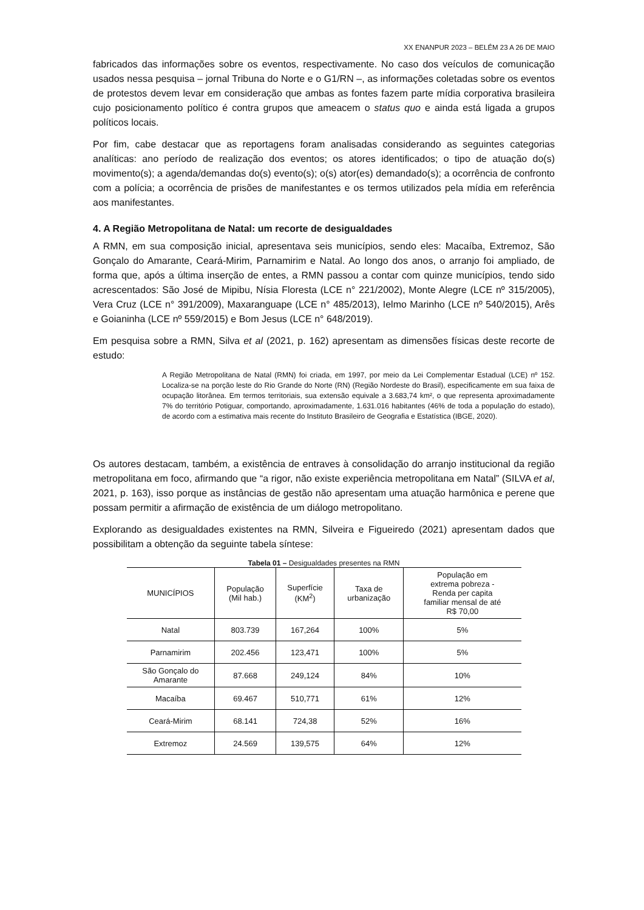XX ENANPUR 2023 – BELÉM 23 A 26 DE MAIO
fabricados das informações sobre os eventos, respectivamente. No caso dos veículos de comunicação usados nessa pesquisa – jornal Tribuna do Norte e o G1/RN –, as informações coletadas sobre os eventos de protestos devem levar em consideração que ambas as fontes fazem parte mídia corporativa brasileira cujo posicionamento político é contra grupos que ameacem o status quo e ainda está ligada a grupos políticos locais.
Por fim, cabe destacar que as reportagens foram analisadas considerando as seguintes categorias analíticas: ano período de realização dos eventos; os atores identificados; o tipo de atuação do(s) movimento(s); a agenda/demandas do(s) evento(s); o(s) ator(es) demandado(s); a ocorrência de confronto com a polícia; a ocorrência de prisões de manifestantes e os termos utilizados pela mídia em referência aos manifestantes.
4. A Região Metropolitana de Natal: um recorte de desigualdades
A RMN, em sua composição inicial, apresentava seis municípios, sendo eles: Macaíba, Extremoz, São Gonçalo do Amarante, Ceará-Mirim, Parnamirim e Natal. Ao longo dos anos, o arranjo foi ampliado, de forma que, após a última inserção de entes, a RMN passou a contar com quinze municípios, tendo sido acrescentados: São José de Mipibu, Nísia Floresta (LCE n° 221/2002), Monte Alegre (LCE nº 315/2005), Vera Cruz (LCE n° 391/2009), Maxaranguape (LCE n° 485/2013), Ielmo Marinho (LCE nº 540/2015), Arês e Goianinha (LCE nº 559/2015) e Bom Jesus (LCE n° 648/2019).
Em pesquisa sobre a RMN, Silva et al (2021, p. 162) apresentam as dimensões físicas deste recorte de estudo:
A Região Metropolitana de Natal (RMN) foi criada, em 1997, por meio da Lei Complementar Estadual (LCE) nº 152. Localiza-se na porção leste do Rio Grande do Norte (RN) (Região Nordeste do Brasil), especificamente em sua faixa de ocupação litorânea. Em termos territoriais, sua extensão equivale a 3.683,74 km², o que representa aproximadamente 7% do território Potiguar, comportando, aproximadamente, 1.631.016 habitantes (46% de toda a população do estado), de acordo com a estimativa mais recente do Instituto Brasileiro de Geografia e Estatística (IBGE, 2020).
Os autores destacam, também, a existência de entraves à consolidação do arranjo institucional da região metropolitana em foco, afirmando que “a rigor, não existe experiência metropolitana em Natal” (SILVA et al, 2021, p. 163), isso porque as instâncias de gestão não apresentam uma atuação harmônica e perene que possam permitir a afirmação de existência de um diálogo metropolitano.
Explorando as desigualdades existentes na RMN, Silveira e Figueiredo (2021) apresentam dados que possibilitam a obtenção da seguinte tabela síntese:
Tabela 01 – Desigualdades presentes na RMN
| MUNICÍPIOS | População (Mil hab.) | Superfície (KM<sup>2</sup>) | Taxa de urbanização | População em extrema pobreza - Renda per capita familiar mensal de até R$ 70,00 |
| --- | --- | --- | --- | --- |
| Natal | 803.739 | 167,264 | 100% | 5% |
| Parnamirim | 202.456 | 123,471 | 100% | 5% |
| São Gonçalo do Amarante | 87.668 | 249,124 | 84% | 10% |
| Macaíba | 69.467 | 510,771 | 61% | 12% |
| Ceará-Mirim | 68.141 | 724,38 | 52% | 16% |
| Extremoz | 24.569 | 139,575 | 64% | 12% |